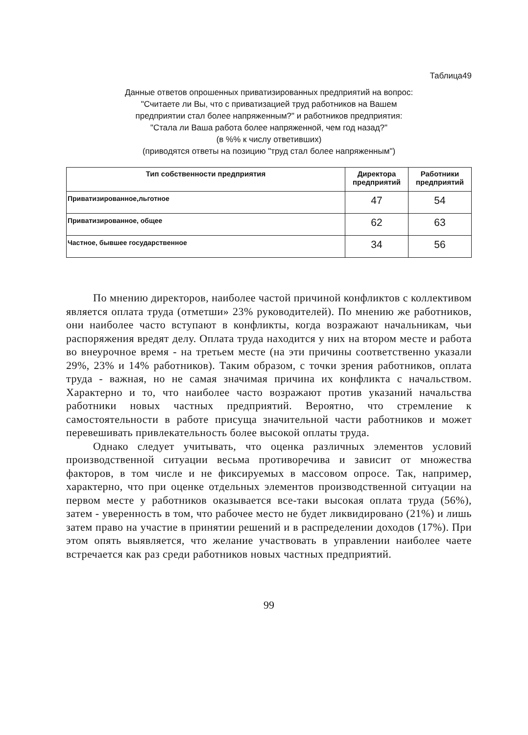Таблица49
Данные ответов опрошенных приватизированных предприятий на вопрос:
"Считаете ли Вы, что с приватизацией труд работников на Вашем
предприятии стал более напряженным?" и работников предприятия:
"Стала ли Ваша работа более напряженной, чем год назад?"
(в %% к числу ответивших)
(приводятся ответы на позицию "труд стал более напряженным")
| Тип собственности предприятия | Директора предприятий | Работники предприятий |
| --- | --- | --- |
| Приватизированное,льготное | 47 | 54 |
| Приватизированное, общее | 62 | 63 |
| Частное, бывшее государственное | 34 | 56 |
По мнению директоров, наиболее частой причиной конфликтов с коллективом является оплата труда (отметши» 23% руководителей). По мнению же работников, они наиболее часто вступают в конфликты, когда возражают начальникам, чьи распоряжения вредят делу. Оплата труда находится у них на втором месте и работа во внеурочное время - на третьем месте (на эти причины соответственно указали 29%, 23% и 14% работников). Таким образом, с точки зрения работников, оплата труда - важная, но не самая значимая причина их конфликта с начальством. Характерно и то, что наиболее часто возражают против указаний начальства работники новых частных предприятий. Вероятно, что стремление к самостоятельности в работе присуща значительной части работников и может перевешивать привлекательность более высокой оплаты труда.
Однако следует учитывать, что оценка различных элементов условий производственной ситуации весьма противоречива и зависит от множества факторов, в том числе и не фиксируемых в массовом опросе. Так, например, характерно, что при оценке отдельных элементов производственной ситуации на первом месте у работников оказывается все-таки высокая оплата труда (56%), затем - уверенность в том, что рабочее место не будет ликвидировано (21%) и лишь затем право на участие в принятии решений и в распределении доходов (17%). При этом опять выявляется, что желание участвовать в управлении наиболее чаете встречается как раз среди работников новых частных предприятий.
99